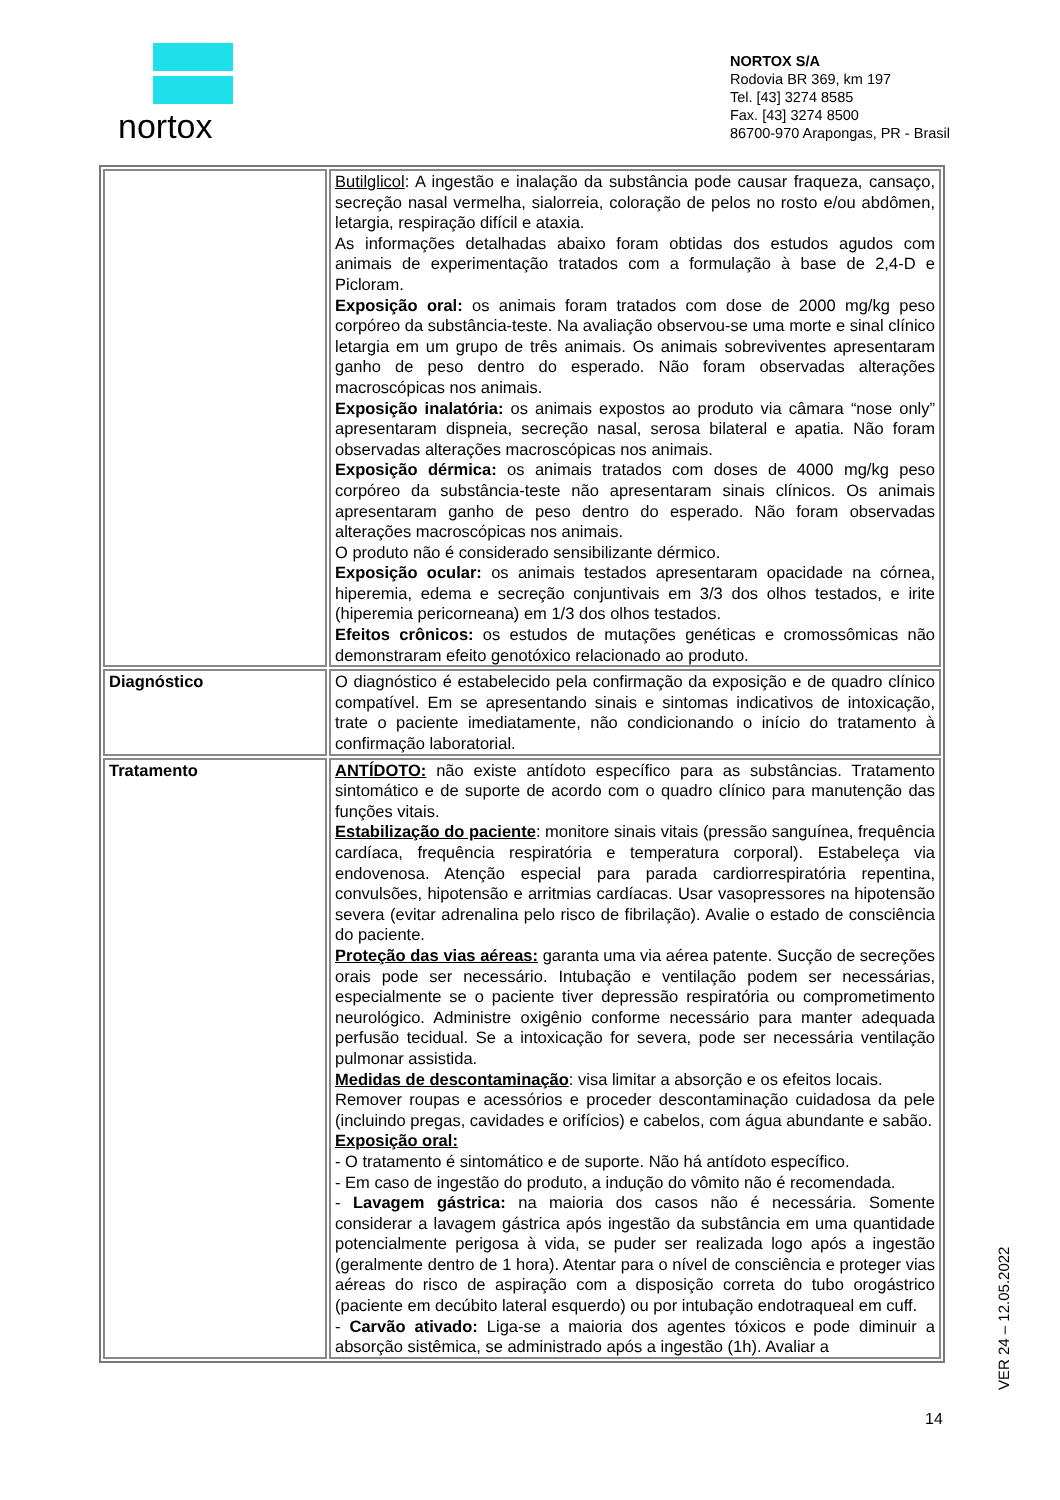nortox
NORTOX S/A
Rodovia BR 369, km 197
Tel. [43] 3274 8585
Fax. [43] 3274 8500
86700-970 Arapongas, PR - Brasil
| | Butilglicol : A ingestão e inalação da substância pode causar fraqueza, cansaço, secreção nasal vermelha, sialorreia, coloração de pelos no rosto e/ou abdômen, letargia, respiração difícil e ataxia. As informações detalhadas abaixo foram obtidas dos estudos agudos com animais de experimentação tratados com a formulação à base de 2,4-D e Picloram. Exposição oral: os animais foram tratados com dose de 2000 mg/kg peso corpóreo da substância-teste. Na avaliação observou-se uma morte e sinal clínico letargia em um grupo de três animais. Os animais sobreviventes apresentaram ganho de peso dentro do esperado. Não foram observadas alterações macroscópicas nos animais. Exposição inalatória: os animais expostos ao produto via câmara “nose only” apresentaram dispneia, secreção nasal, serosa bilateral e apatia. Não foram observadas alterações macroscópicas nos animais. Exposição dérmica: os animais tratados com doses de 4000 mg/kg peso corpóreo da substância-teste não apresentaram sinais clínicos. Os animais apresentaram ganho de peso dentro do esperado. Não foram observadas alterações macroscópicas nos animais. O produto não é considerado sensibilizante dérmico. Exposição ocular: os animais testados apresentaram opacidade na córnea, hiperemia, edema e secreção conjuntivais em 3/3 dos olhos testados, e irite (hiperemia pericorneana) em 1/3 dos olhos testados. Efeitos crônicos: os estudos de mutações genéticas e cromossômicas não demonstraram efeito genotóxico relacionado ao produto. |
| Diagnóstico | O diagnóstico é estabelecido pela confirmação da exposição e de quadro clínico compatível. Em se apresentando sinais e sintomas indicativos de intoxicação, trate o paciente imediatamente, não condicionando o início do tratamento à confirmação laboratorial. |
| Tratamento | ANTÍDOTO: não existe antídoto específico para as substâncias. Tratamento sintomático e de suporte de acordo com o quadro clínico para manutenção das funções vitais. Estabilização do paciente : monitore sinais vitais (pressão sanguínea, frequência cardíaca, frequência respiratória e temperatura corporal). Estabeleça via endovenosa. Atenção especial para parada cardiorrespiratória repentina, convulsões, hipotensão e arritmias cardíacas. Usar vasopressores na hipotensão severa (evitar adrenalina pelo risco de fibrilação). Avalie o estado de consciência do paciente. Proteção das vias aéreas: garanta uma via aérea patente. Sucção de secreções orais pode ser necessário. Intubação e ventilação podem ser necessárias, especialmente se o paciente tiver depressão respiratória ou comprometimento neurológico. Administre oxigênio conforme necessário para manter adequada perfusão tecidual. Se a intoxicação for severa, pode ser necessária ventilação pulmonar assistida. Medidas de descontaminação : visa limitar a absorção e os efeitos locais. Remover roupas e acessórios e proceder descontaminação cuidadosa da pele (incluindo pregas, cavidades e orifícios) e cabelos, com água abundante e sabão. Exposição oral: - O tratamento é sintomático e de suporte. Não há antídoto específico. - Em caso de ingestão do produto, a indução do vômito não é recomendada. - Lavagem gástrica: na maioria dos casos não é necessária. Somente considerar a lavagem gástrica após ingestão da substância em uma quantidade potencialmente perigosa à vida, se puder ser realizada logo após a ingestão (geralmente dentro de 1 hora). Atentar para o nível de consciência e proteger vias aéreas do risco de aspiração com a disposição correta do tubo orogástrico (paciente em decúbito lateral esquerdo) ou por intubação endotraqueal em cuff. - Carvão ativado: Liga-se a maioria dos agentes tóxicos e pode diminuir a absorção sistêmica, se administrado após a ingestão (1h). Avaliar a |
VER 24 – 12.05.2022
14